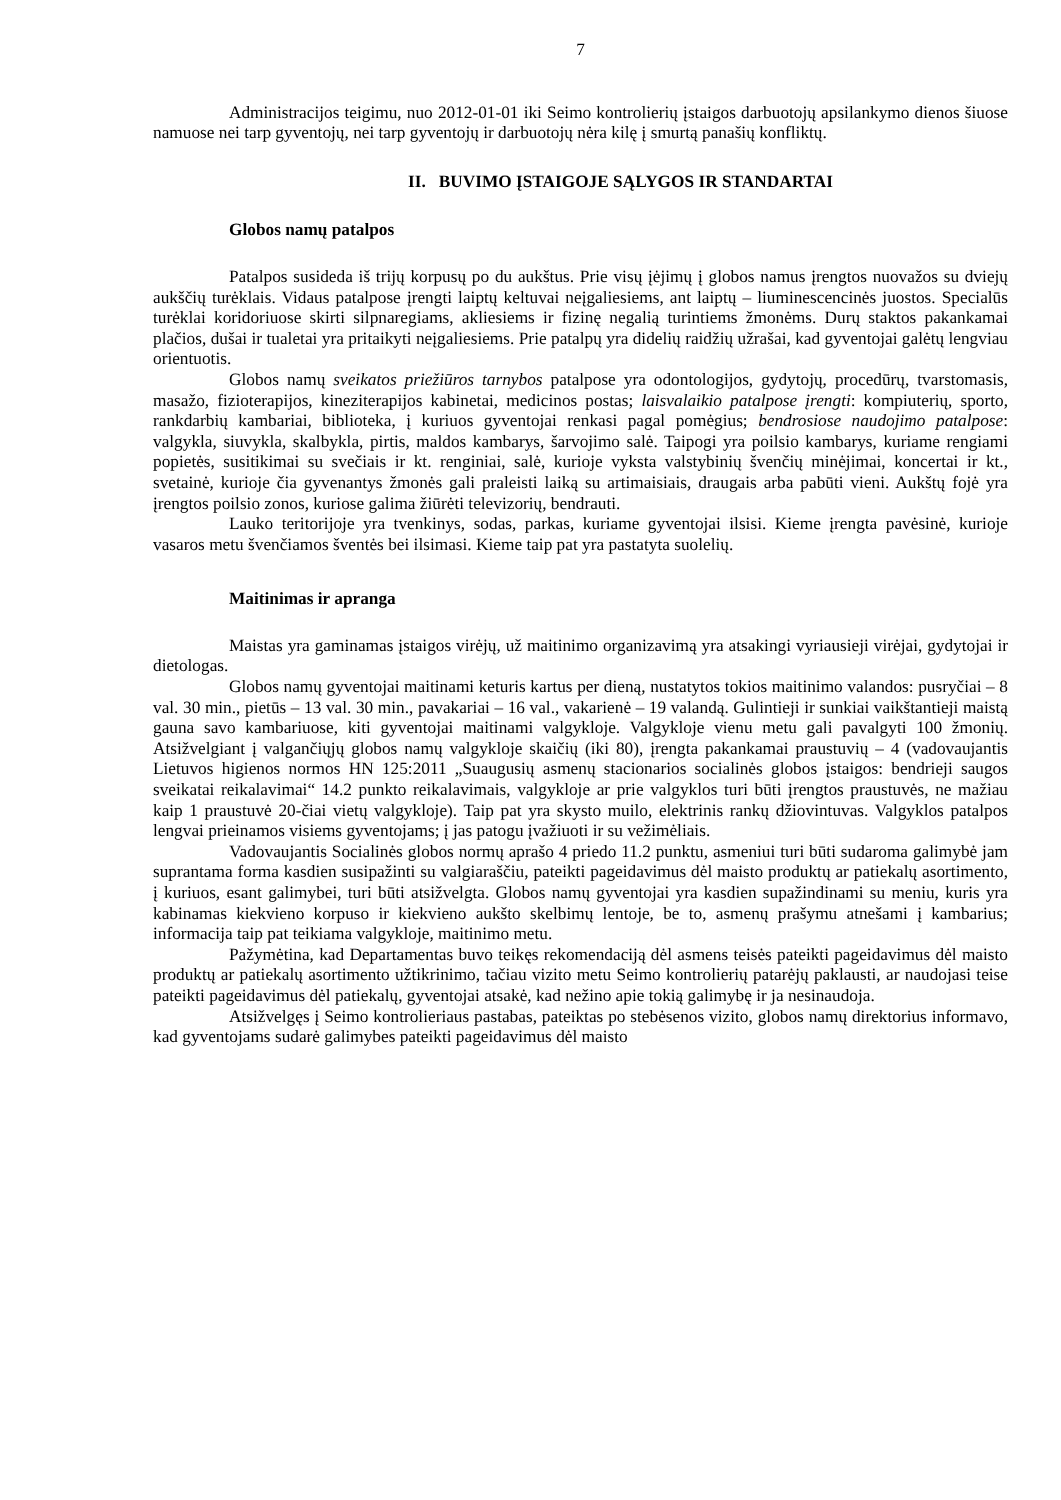7
Administracijos teigimu, nuo 2012-01-01 iki Seimo kontrolierių įstaigos darbuotojų apsilankymo dienos šiuose namuose nei tarp gyventojų, nei tarp gyventojų ir darbuotojų nėra kilę į smurtą panašių konfliktų.
II. BUVIMO ĮSTAIGOJE SĄLYGOS IR STANDARTAI
Globos namų patalpos
Patalpos susideda iš trijų korpusų po du aukštus. Prie visų įėjimų į globos namus įrengtos nuovažos su dviejų aukščių turėklais. Vidaus patalpose įrengti laiptų keltuvai neįgaliesiems, ant laiptų – liuminescencinės juostos. Specialūs turėklai koridoriuose skirti silpnaregiams, akliesiems ir fizinę negalią turintiems žmonėms. Durų staktos pakankamai plačios, dušai ir tualetai yra pritaikyti neįgaliesiems. Prie patalpų yra didelių raidžių užrašai, kad gyventojai galėtų lengviau orientuotis.
Globos namų sveikatos priežiūros tarnybos patalpose yra odontologijos, gydytojų, procedūrų, tvarstomasis, masažo, fizioterapijos, kineziterapijos kabinetai, medicinos postas; laisvalaikio patalpose įrengti: kompiuterių, sporto, rankdarbių kambariai, biblioteka, į kuriuos gyventojai renkasi pagal pomėgius; bendrosiose naudojimo patalpose: valgykla, siuvykla, skalbykla, pirtis, maldos kambarys, šarvojimo salė. Taipogi yra poilsio kambarys, kuriame rengiami popietės, susitikimai su svečiais ir kt. renginiai, salė, kurioje vyksta valstybinių švenčių minėjimai, koncertai ir kt., svetainė, kurioje čia gyvenantys žmonės gali praleisti laiką su artimaisiais, draugais arba pabūti vieni. Aukštų fojė yra įrengtos poilsio zonos, kuriose galima žiūrėti televizorių, bendrauti.
Lauko teritorijoje yra tvenkinys, sodas, parkas, kuriame gyventojai ilsisi. Kieme įrengta pavėsinė, kurioje vasaros metu švenčiamos šventės bei ilsimasi. Kieme taip pat yra pastatyta suolelių.
Maitinimas ir apranga
Maistas yra gaminamas įstaigos virėjų, už maitinimo organizavimą yra atsakingi vyriausieji virėjai, gydytojai ir dietologas.
Globos namų gyventojai maitinami keturis kartus per dieną, nustatytos tokios maitinimo valandos: pusryčiai – 8 val. 30 min., pietūs – 13 val. 30 min., pavakariai – 16 val., vakarienė – 19 valandą. Gulintieji ir sunkiai vaikštantieji maistą gauna savo kambariuose, kiti gyventojai maitinami valgykloje. Valgykloje vienu metu gali pavalgyti 100 žmonių. Atsižvelgiant į valgančiųjų globos namų valgykloje skaičių (iki 80), įrengta pakankamai praustuvių – 4 (vadovaujantis Lietuvos higienos normos HN 125:2011 „Suaugusių asmenų stacionarios socialinės globos įstaigos: bendrieji saugos sveikatai reikalavimai“ 14.2 punkto reikalavimais, valgykloje ar prie valgyklos turi būti įrengtos praustuvės, ne mažiau kaip 1 praustuvė 20-čiai vietų valgykloje). Taip pat yra skysto muilo, elektrinis rankų džiovintuvas. Valgyklos patalpos lengvai prieinamos visiems gyventojams; į jas patogu įvažiuoti ir su vežimėliais.
Vadovaujantis Socialinės globos normų aprašo 4 priedo 11.2 punktu, asmeniui turi būti sudaroma galimybė jam suprantama forma kasdien susipažinti su valgiaraščiu, pateikti pageidavimus dėl maisto produktų ar patiekalų asortimento, į kuriuos, esant galimybei, turi būti atsižvelgta. Globos namų gyventojai yra kasdien supažindinami su meniu, kuris yra kabinamas kiekvieno korpuso ir kiekvieno aukšto skelbimų lentoje, be to, asmenų prašymu atnešami į kambarius; informacija taip pat teikiama valgykloje, maitinimo metu.
Pažymėtina, kad Departamentas buvo teikęs rekomendaciją dėl asmens teisės pateikti pageidavimus dėl maisto produktų ar patiekalų asortimento užtikrinimo, tačiau vizito metu Seimo kontrolierių patarėjų paklausti, ar naudojasi teise pateikti pageidavimus dėl patiekalų, gyventojai atsakė, kad nežino apie tokią galimybę ir ja nesinaudoja.
Atsižvelgęs į Seimo kontrolieriaus pastabas, pateiktas po stebėsenos vizito, globos namų direktorius informavo, kad gyventojams sudarė galimybes pateikti pageidavimus dėl maisto